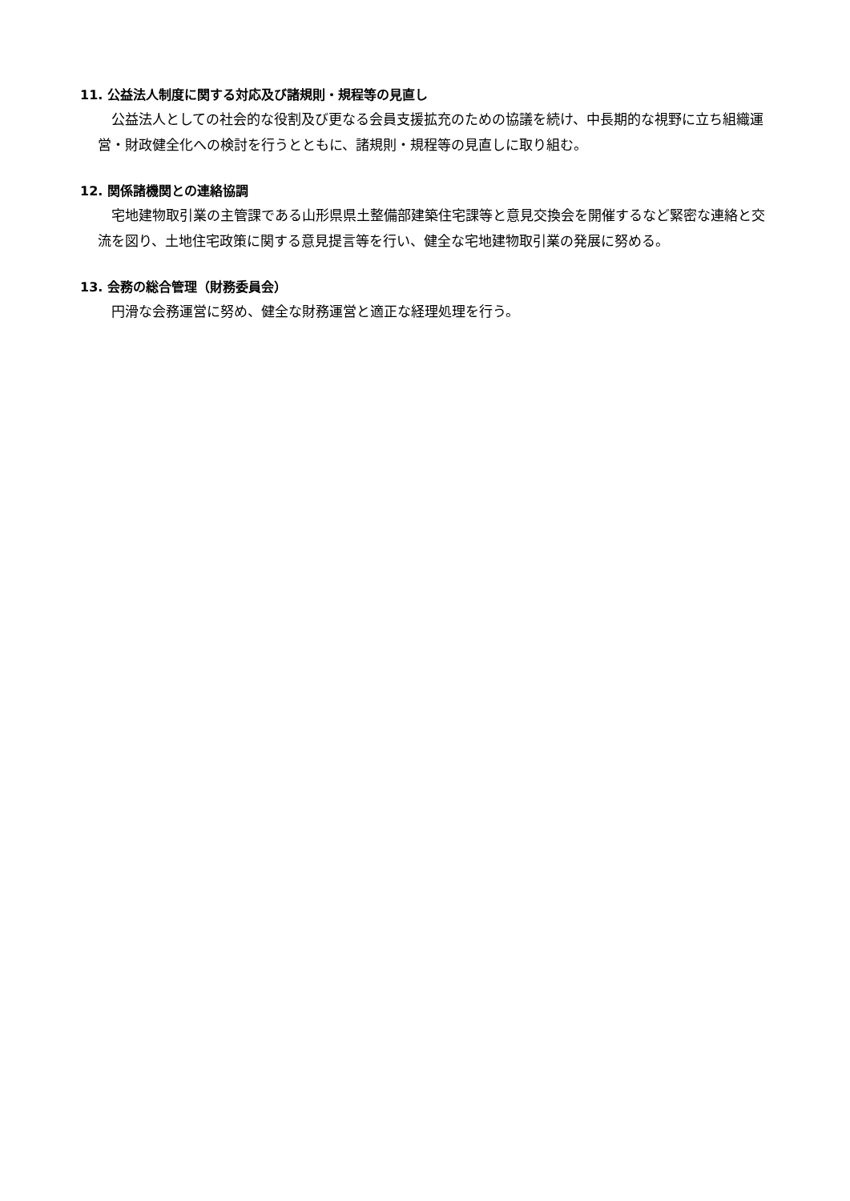11. 公益法人制度に関する対応及び諸規則・規程等の見直し
公益法人としての社会的な役割及び更なる会員支援拡充のための協議を続け、中長期的な視野に立ち組織運営・財政健全化への検討を行うとともに、諸規則・規程等の見直しに取り組む。
12. 関係諸機関との連絡協調
宅地建物取引業の主管課である山形県県土整備部建築住宅課等と意見交換会を開催するなど緊密な連絡と交流を図り、土地住宅政策に関する意見提言等を行い、健全な宅地建物取引業の発展に努める。
13. 会務の総合管理（財務委員会）
円滑な会務運営に努め、健全な財務運営と適正な経理処理を行う。